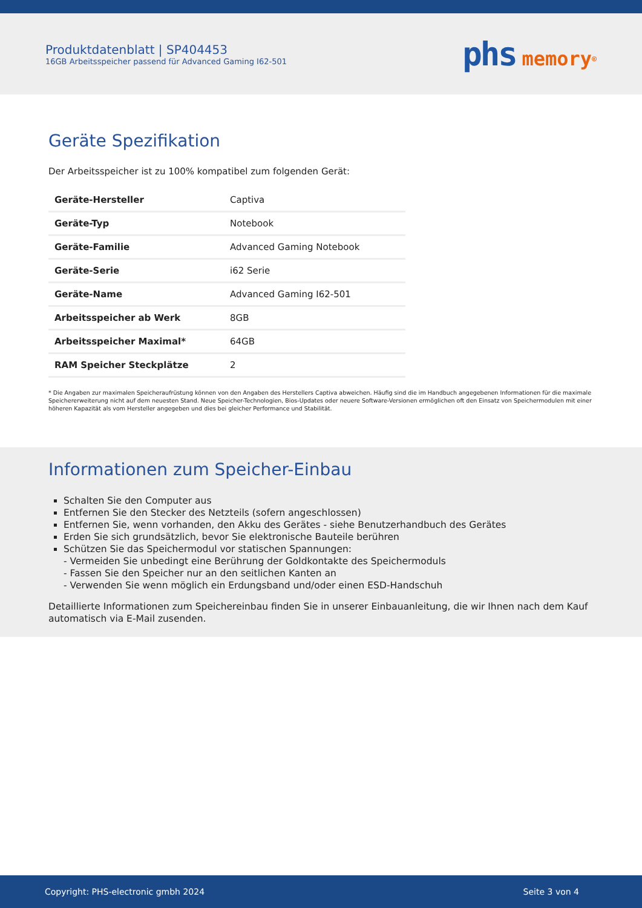Produktdatenblatt | SP404453
16GB Arbeitsspeicher passend für Advanced Gaming I62-501
phs memory<sup>®</sup>
Geräte Spezifikation
Der Arbeitsspeicher ist zu 100% kompatibel zum folgenden Gerät:
| Geräte-Hersteller | Captiva |
| Geräte-Typ | Notebook |
| Geräte-Familie | Advanced Gaming Notebook |
| Geräte-Serie | i62 Serie |
| Geräte-Name | Advanced Gaming I62-501 |
| Arbeitsspeicher ab Werk | 8GB |
| Arbeitsspeicher Maximal* | 64GB |
| RAM Speicher Steckplätze | 2 |
* Die Angaben zur maximalen Speicheraufrüstung können von den Angaben des Herstellers Captiva abweichen. Häufig sind die im Handbuch angegebenen Informationen für die maximale Speichererweiterung nicht auf dem neuesten Stand. Neue Speicher-Technologien, Bios-Updates oder neuere Software-Versionen ermöglichen oft den Einsatz von Speichermodulen mit einer höheren Kapazität als vom Hersteller angegeben und dies bei gleicher Performance und Stabilität.
Informationen zum Speicher-Einbau
Schalten Sie den Computer aus
Entfernen Sie den Stecker des Netzteils (sofern angeschlossen)
Entfernen Sie, wenn vorhanden, den Akku des Gerätes - siehe Benutzerhandbuch des Gerätes
Erden Sie sich grundsätzlich, bevor Sie elektronische Bauteile berühren
Schützen Sie das Speichermodul vor statischen Spannungen:
- Vermeiden Sie unbedingt eine Berührung der Goldkontakte des Speichermoduls
- Fassen Sie den Speicher nur an den seitlichen Kanten an
- Verwenden Sie wenn möglich ein Erdungsband und/oder einen ESD-Handschuh
Detaillierte Informationen zum Speichereinbau finden Sie in unserer Einbauanleitung, die wir Ihnen nach dem Kauf automatisch via E-Mail zusenden.
Copyright: PHS-electronic gmbh 2024 Seite 3 von 4